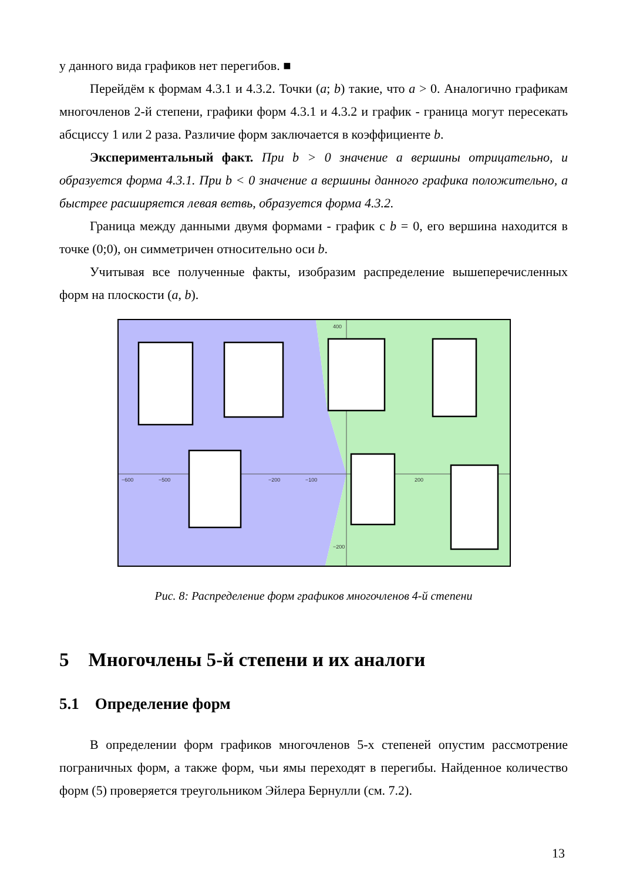у данного вида графиков нет перегибов. ■
Перейдём к формам 4.3.1 и 4.3.2. Точки (a; b) такие, что a > 0. Аналогично графикам многочленов 2-й степени, графики форм 4.3.1 и 4.3.2 и график - граница могут пересекать абсциссу 1 или 2 раза. Различие форм заключается в коэффициенте b.
Экспериментальный факт. При b > 0 значение a вершины отрицательно, и образуется форма 4.3.1. При b < 0 значение a вершины данного графика положительно, а быстрее расширяется левая ветвь, образуется форма 4.3.2.
Граница между данными двумя формами - график с b = 0, его вершина находится в точке (0;0), он симметричен относительно оси b.
Учитывая все полученные факты, изобразим распределение вышеперечисленных форм на плоскости (a, b).
−600
−500
−200
−100
200
400
−200
Рис. 8: Распределение форм графиков многочленов 4-й степени
5 Многочлены 5-й степени и их аналоги
5.1 Определение форм
В определении форм графиков многочленов 5-х степеней опустим рассмотрение пограничных форм, а также форм, чьи ямы переходят в перегибы. Найденное количество форм (5) проверяется треугольником Эйлера Бернулли (см. 7.2).
13